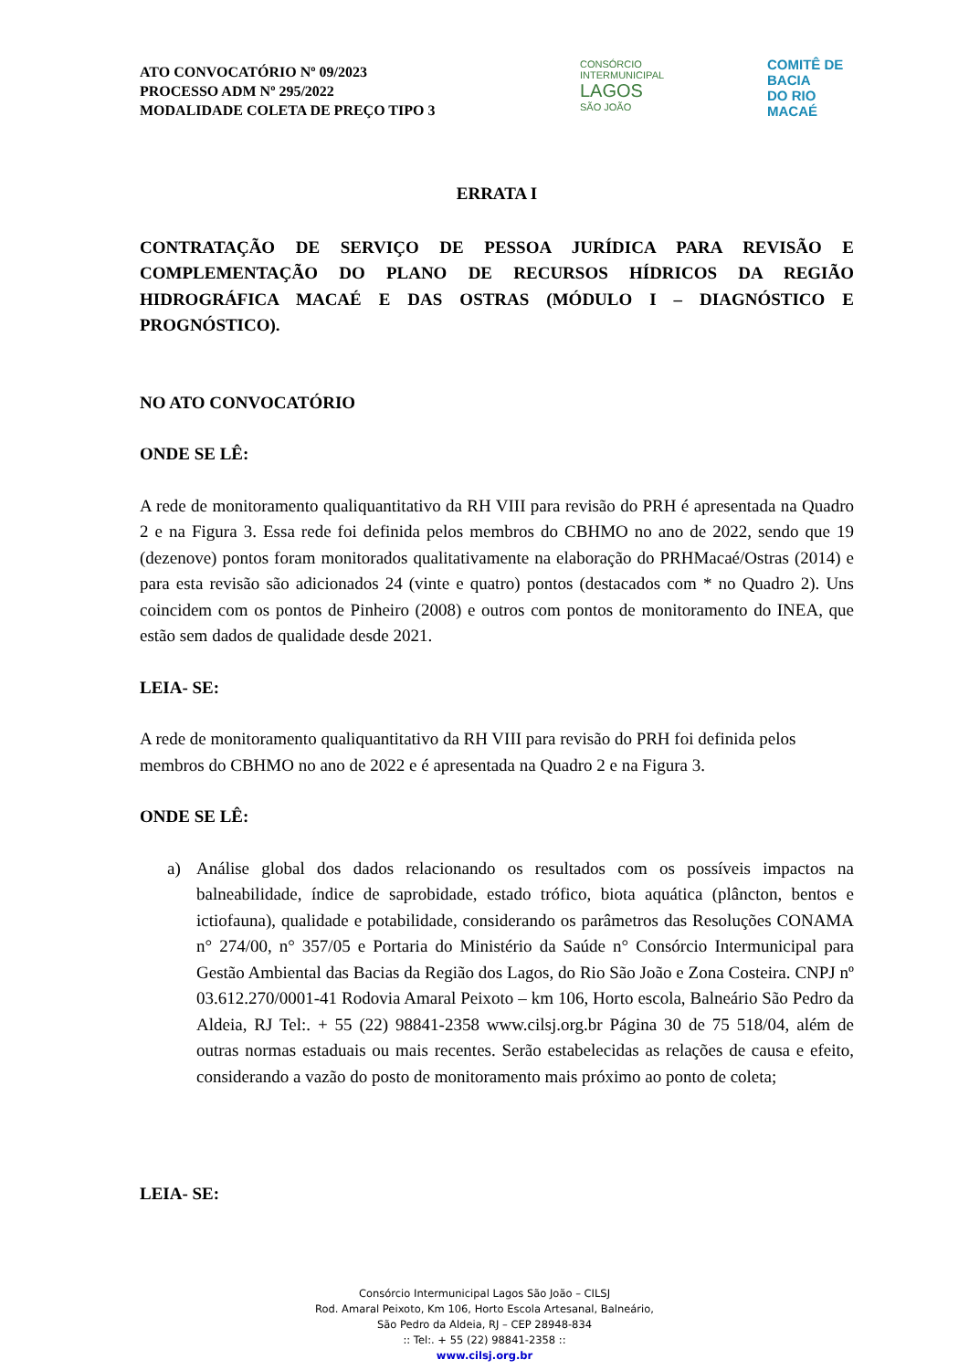ATO CONVOCATÓRIO Nº 09/2023
PROCESSO ADM Nº 295/2022
MODALIDADE COLETA DE PREÇO TIPO 3
CONSÓRCIO
INTERMUNICIPAL
LAGOS
SÃO JOÃO
COMITÊ DE BACIA
DO RIO MACAÉ
ERRATA I
CONTRATAÇÃO DE SERVIÇO DE PESSOA JURÍDICA PARA REVISÃO E COMPLEMENTAÇÃO DO PLANO DE RECURSOS HÍDRICOS DA REGIÃO HIDROGRÁFICA MACAÉ E DAS OSTRAS (MÓDULO I – DIAGNÓSTICO E PROGNÓSTICO).
NO ATO CONVOCATÓRIO
ONDE SE LÊ:
A rede de monitoramento qualiquantitativo da RH VIII para revisão do PRH é apresentada na Quadro 2 e na Figura 3. Essa rede foi definida pelos membros do CBHMO no ano de 2022, sendo que 19 (dezenove) pontos foram monitorados qualitativamente na elaboração do PRHMacaé/Ostras (2014) e para esta revisão são adicionados 24 (vinte e quatro) pontos (destacados com * no Quadro 2). Uns coincidem com os pontos de Pinheiro (2008) e outros com pontos de monitoramento do INEA, que estão sem dados de qualidade desde 2021.
LEIA- SE:
A rede de monitoramento qualiquantitativo da RH VIII para revisão do PRH foi definida pelos membros do CBHMO no ano de 2022 e é apresentada na Quadro 2 e na Figura 3.
ONDE SE LÊ:
a) Análise global dos dados relacionando os resultados com os possíveis impactos na balneabilidade, índice de saprobidade, estado trófico, biota aquática (plâncton, bentos e ictiofauna), qualidade e potabilidade, considerando os parâmetros das Resoluções CONAMA n° 274/00, n° 357/05 e Portaria do Ministério da Saúde n° Consórcio Intermunicipal para Gestão Ambiental das Bacias da Região dos Lagos, do Rio São João e Zona Costeira. CNPJ nº 03.612.270/0001-41 Rodovia Amaral Peixoto – km 106, Horto escola, Balneário São Pedro da Aldeia, RJ Tel:. + 55 (22) 98841-2358 www.cilsj.org.br Página 30 de 75 518/04, além de outras normas estaduais ou mais recentes. Serão estabelecidas as relações de causa e efeito, considerando a vazão do posto de monitoramento mais próximo ao ponto de coleta;
LEIA- SE:
Consórcio Intermunicipal Lagos São João – CILSJ
Rod. Amaral Peixoto, Km 106, Horto Escola Artesanal, Balneário,
São Pedro da Aldeia, RJ – CEP 28948-834
:: Tel:. + 55 (22) 98841-2358 ::
www.cilsj.org.br